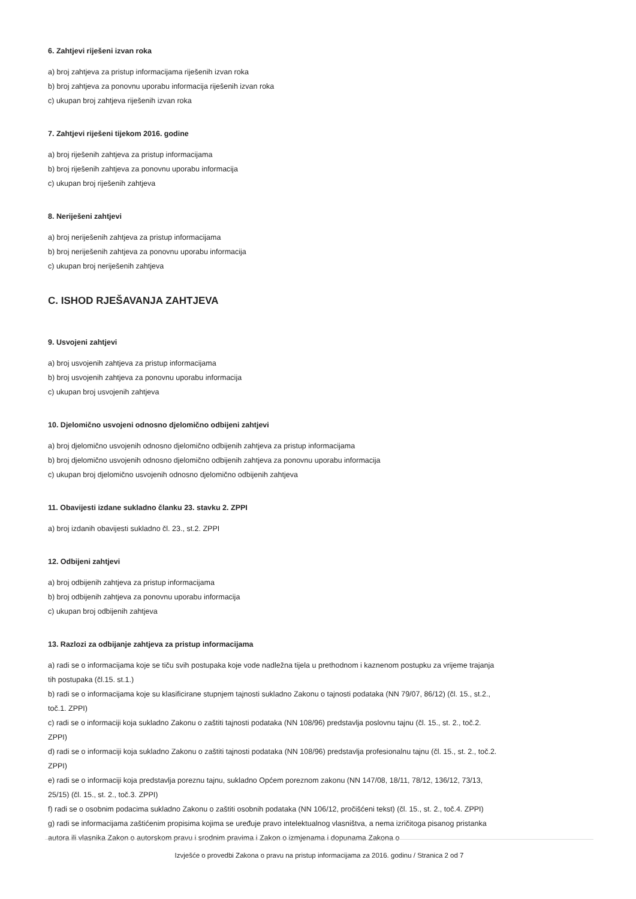6. Zahtjevi riješeni izvan roka
a) broj zahtjeva za pristup informacijama riješenih izvan roka
b) broj zahtjeva za ponovnu uporabu informacija riješenih izvan roka
c) ukupan broj zahtjeva riješenih izvan roka
7. Zahtjevi riješeni tijekom 2016. godine
a) broj riješenih zahtjeva za pristup informacijama
b) broj riješenih zahtjeva za ponovnu uporabu informacija
c) ukupan broj riješenih zahtjeva
8. Neriješeni zahtjevi
a) broj neriješenih zahtjeva za pristup informacijama
b) broj neriješenih zahtjeva za ponovnu uporabu informacija
c) ukupan broj neriješenih zahtjeva
C. ISHOD RJEŠAVANJA ZAHTJEVA
9. Usvojeni zahtjevi
a) broj usvojenih zahtjeva za pristup informacijama
b) broj usvojenih zahtjeva za ponovnu uporabu informacija
c) ukupan broj usvojenih zahtjeva
10. Djelomično usvojeni odnosno djelomično odbijeni zahtjevi
a) broj djelomično usvojenih odnosno djelomično odbijenih zahtjeva za pristup informacijama
b) broj djelomično usvojenih odnosno djelomično odbijenih zahtjeva za ponovnu uporabu informacija
c) ukupan broj djelomično usvojenih odnosno djelomično odbijenih zahtjeva
11. Obavijesti izdane sukladno članku 23. stavku 2. ZPPI
a) broj izdanih obavijesti sukladno čl. 23., st.2. ZPPI
12. Odbijeni zahtjevi
a) broj odbijenih zahtjeva za pristup informacijama
b) broj odbijenih zahtjeva za ponovnu uporabu informacija
c) ukupan broj odbijenih zahtjeva
13. Razlozi za odbijanje zahtjeva za pristup informacijama
a) radi se o informacijama koje se tiču svih postupaka koje vode nadležna tijela u prethodnom i kaznenom postupku za vrijeme trajanja tih postupaka (čl.15. st.1.)
b) radi se o informacijama koje su klasificirane stupnjem tajnosti sukladno Zakonu o tajnosti podataka (NN 79/07, 86/12) (čl. 15., st.2., toč.1. ZPPI)
c) radi se o informaciji koja sukladno Zakonu o zaštiti tajnosti podataka (NN 108/96) predstavlja poslovnu tajnu (čl. 15., st. 2., toč.2. ZPPI)
d) radi se o informaciji koja sukladno Zakonu o zaštiti tajnosti podataka (NN 108/96) predstavlja profesionalnu tajnu (čl. 15., st. 2., toč.2. ZPPI)
e) radi se o informaciji koja predstavlja poreznu tajnu, sukladno Općem poreznom zakonu (NN 147/08, 18/11, 78/12, 136/12, 73/13, 25/15) (čl. 15., st. 2., toč.3. ZPPI)
f) radi se o osobnim podacima sukladno Zakonu o zaštiti osobnih podataka (NN 106/12, pročišćeni tekst) (čl. 15., st. 2., toč.4. ZPPI)
g) radi se informacijama zaštićenim propisima kojima se uređuje pravo intelektualnog vlasništva, a nema izričitoga pisanog pristanka autora ili vlasnika Zakon o autorskom pravu i srodnim pravima i Zakon o izmjenama i dopunama Zakona o
Izvješće o provedbi Zakona o pravu na pristup informacijama za 2016. godinu / Stranica 2 od 7